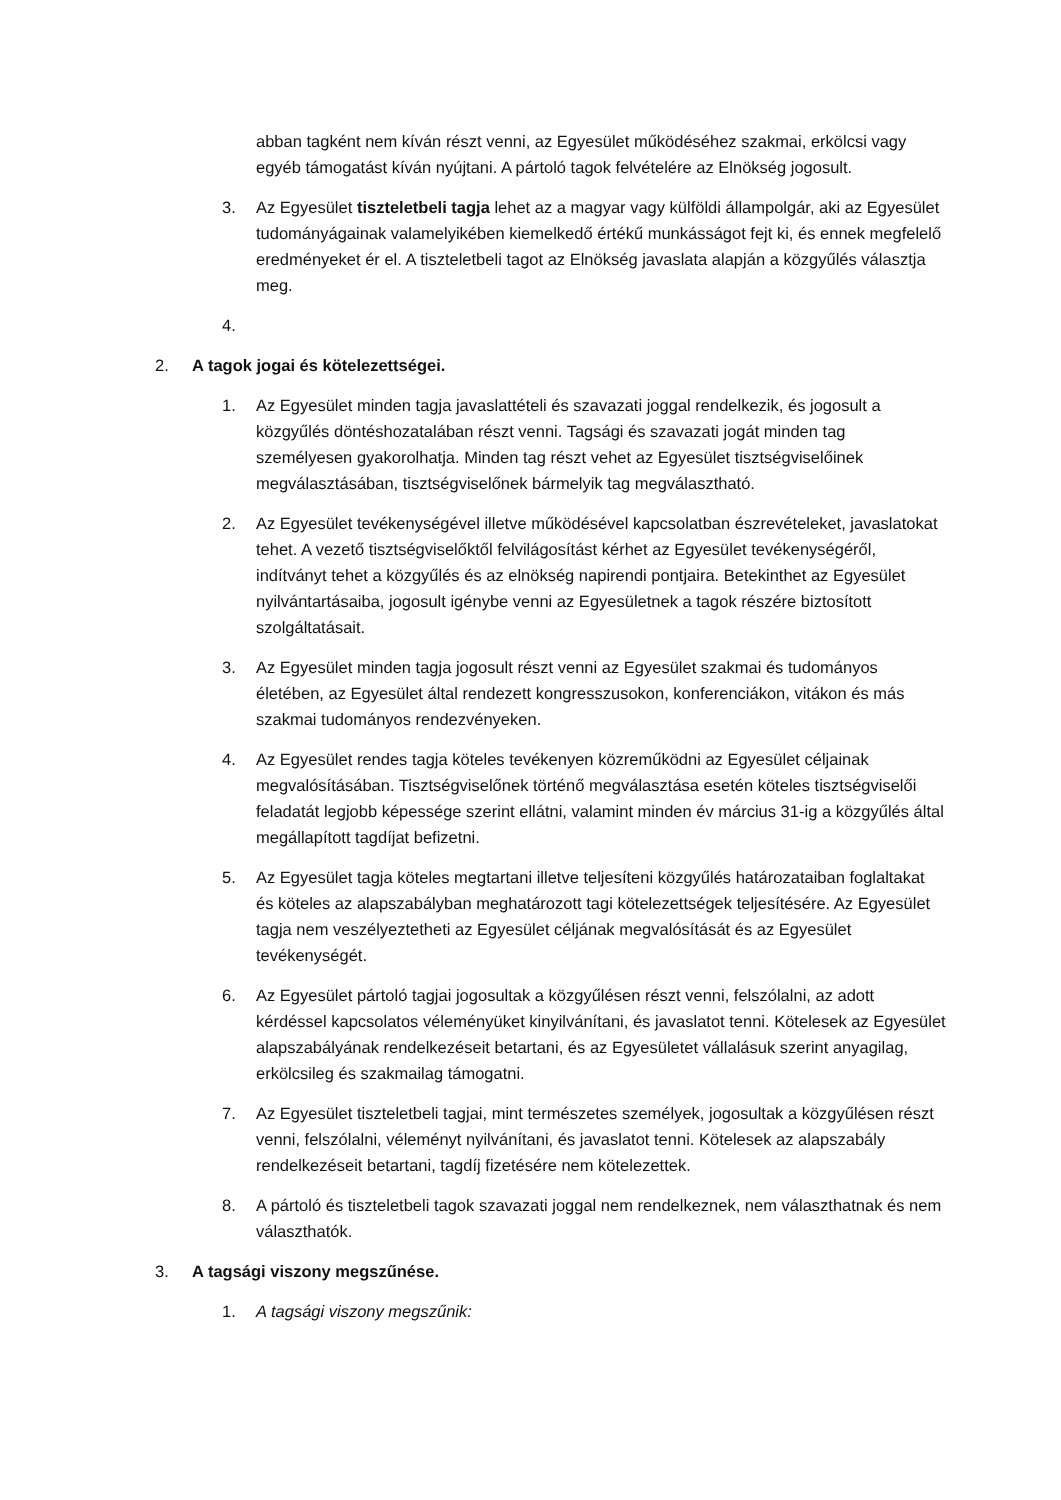abban tagként nem kíván részt venni, az Egyesület működéséhez szakmai, erkölcsi vagy egyéb támogatást kíván nyújtani. A pártoló tagok felvételére az Elnökség jogosult.
3. Az Egyesület tiszteletbeli tagja lehet az a magyar vagy külföldi állampolgár, aki az Egyesület tudományágainak valamelyikében kiemelkedő értékű munkásságot fejt ki, és ennek megfelelő eredményeket ér el. A tiszteletbeli tagot az Elnökség javaslata alapján a közgyűlés választja meg.
4.
2. A tagok jogai és kötelezettségei.
1. Az Egyesület minden tagja javaslattételi és szavazati joggal rendelkezik, és jogosult a közgyűlés döntéshozatalában részt venni. Tagsági és szavazati jogát minden tag személyesen gyakorolhatja. Minden tag részt vehet az Egyesület tisztségviselőinek megválasztásában, tisztségviselőnek bármelyik tag megválasztható.
2. Az Egyesület tevékenységével illetve működésével kapcsolatban észrevételeket, javaslatokat tehet. A vezető tisztségviselőktől felvilágosítást kérhet az Egyesület tevékenységéről, indítványt tehet a közgyűlés és az elnökség napirendi pontjaira. Betekinthet az Egyesület nyilvántartásaiba, jogosult igénybe venni az Egyesületnek a tagok részére biztosított szolgáltatásait.
3. Az Egyesület minden tagja jogosult részt venni az Egyesület szakmai és tudományos életében, az Egyesület által rendezett kongresszusokon, konferenciákon, vitákon és más szakmai tudományos rendezvényeken.
4. Az Egyesület rendes tagja köteles tevékenyen közreműködni az Egyesület céljainak megvalósításában. Tisztségviselőnek történő megválasztása esetén köteles tisztségviselői feladatát legjobb képessége szerint ellátni, valamint minden év március 31-ig a közgyűlés által megállapított tagdíjat befizetni.
5. Az Egyesület tagja köteles megtartani illetve teljesíteni közgyűlés határozataiban foglaltakat és köteles az alapszabályban meghatározott tagi kötelezettségek teljesítésére. Az Egyesület tagja nem veszélyeztetheti az Egyesület céljának megvalósítását és az Egyesület tevékenységét.
6. Az Egyesület pártoló tagjai jogosultak a közgyűlésen részt venni, felszólalni, az adott kérdéssel kapcsolatos véleményüket kinyilvánítani, és javaslatot tenni. Kötelesek az Egyesület alapszabályának rendelkezéseit betartani, és az Egyesületet vállalásuk szerint anyagilag, erkölcsileg és szakmailag támogatni.
7. Az Egyesület tiszteletbeli tagjai, mint természetes személyek, jogosultak a közgyűlésen részt venni, felszólalni, véleményt nyilvánítani, és javaslatot tenni. Kötelesek az alapszabály rendelkezéseit betartani, tagdíj fizetésére nem kötelezettek.
8. A pártoló és tiszteletbeli tagok szavazati joggal nem rendelkeznek, nem választhatnak és nem választhatók.
3. A tagsági viszony megszűnése.
1. A tagsági viszony megszűnik: